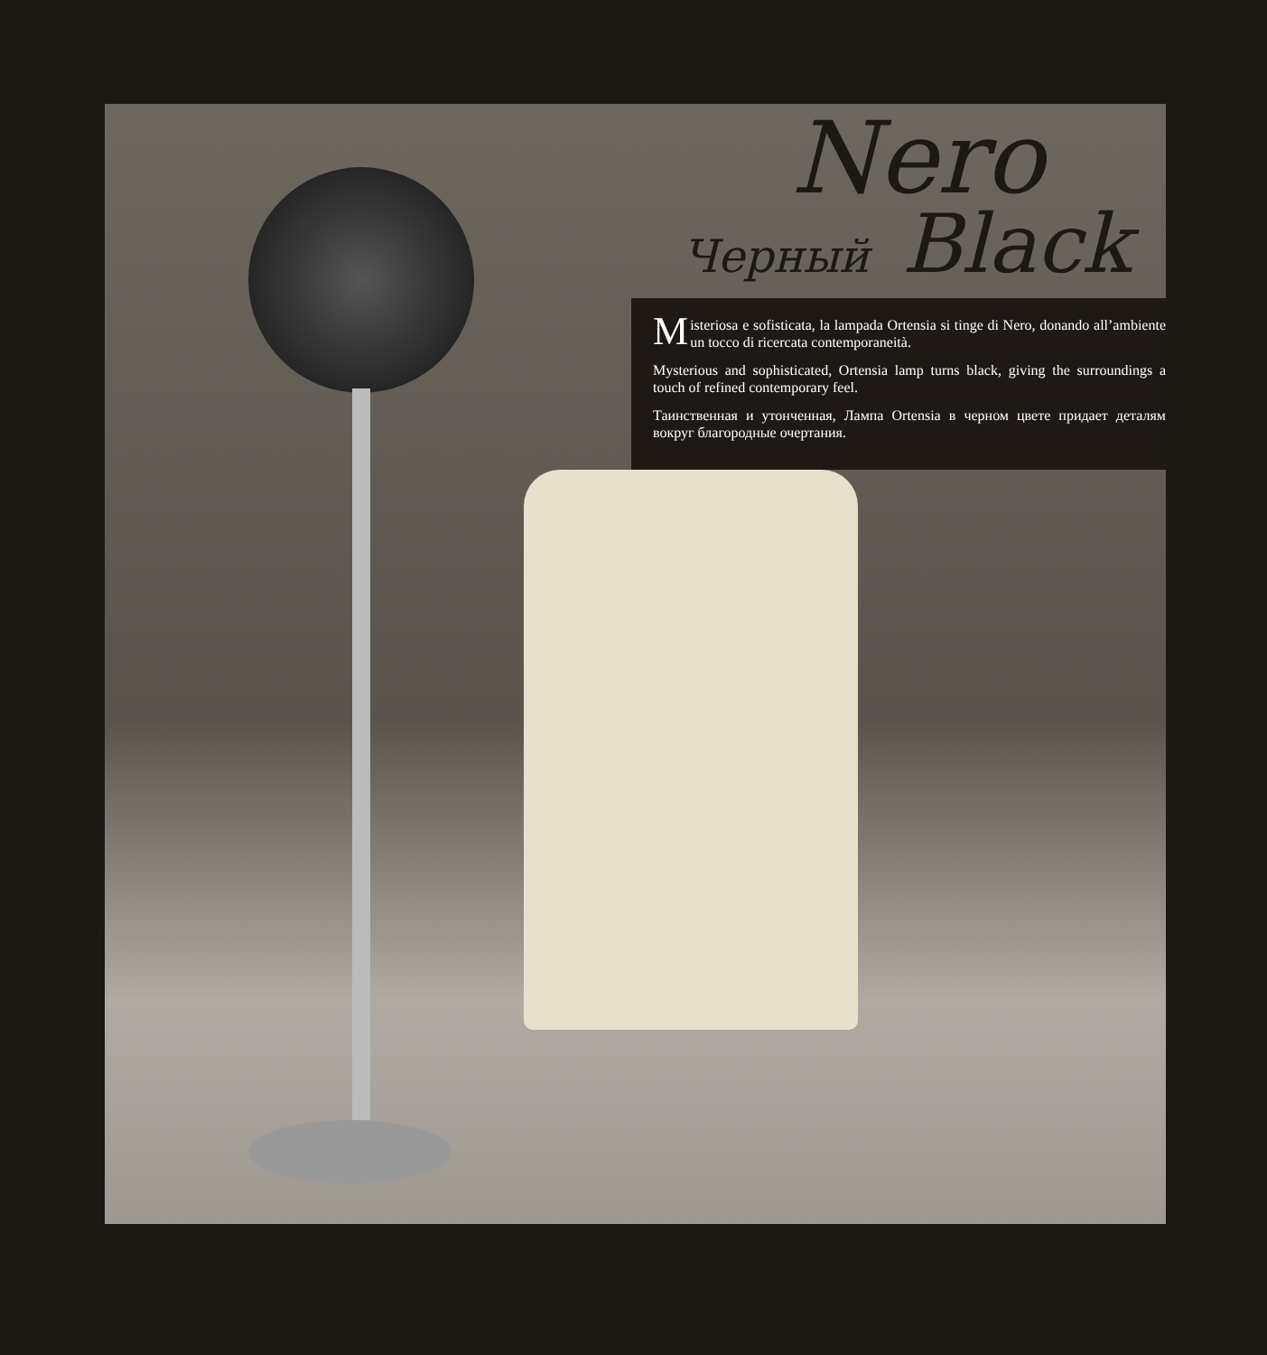Nero
Черный Black
Misteriosa e sofisticata, la lampada Ortensia si tinge di Nero, donando all’ambiente un tocco di ricercata contemporaneità.
Mysterious and sophisticated, Ortensia lamp turns black, giving the surroundings a touch of refined contemporary feel.
Таинственная и утонченная, Лампа Ortensia в черном цвете придает деталям вокруг благородные очертания.